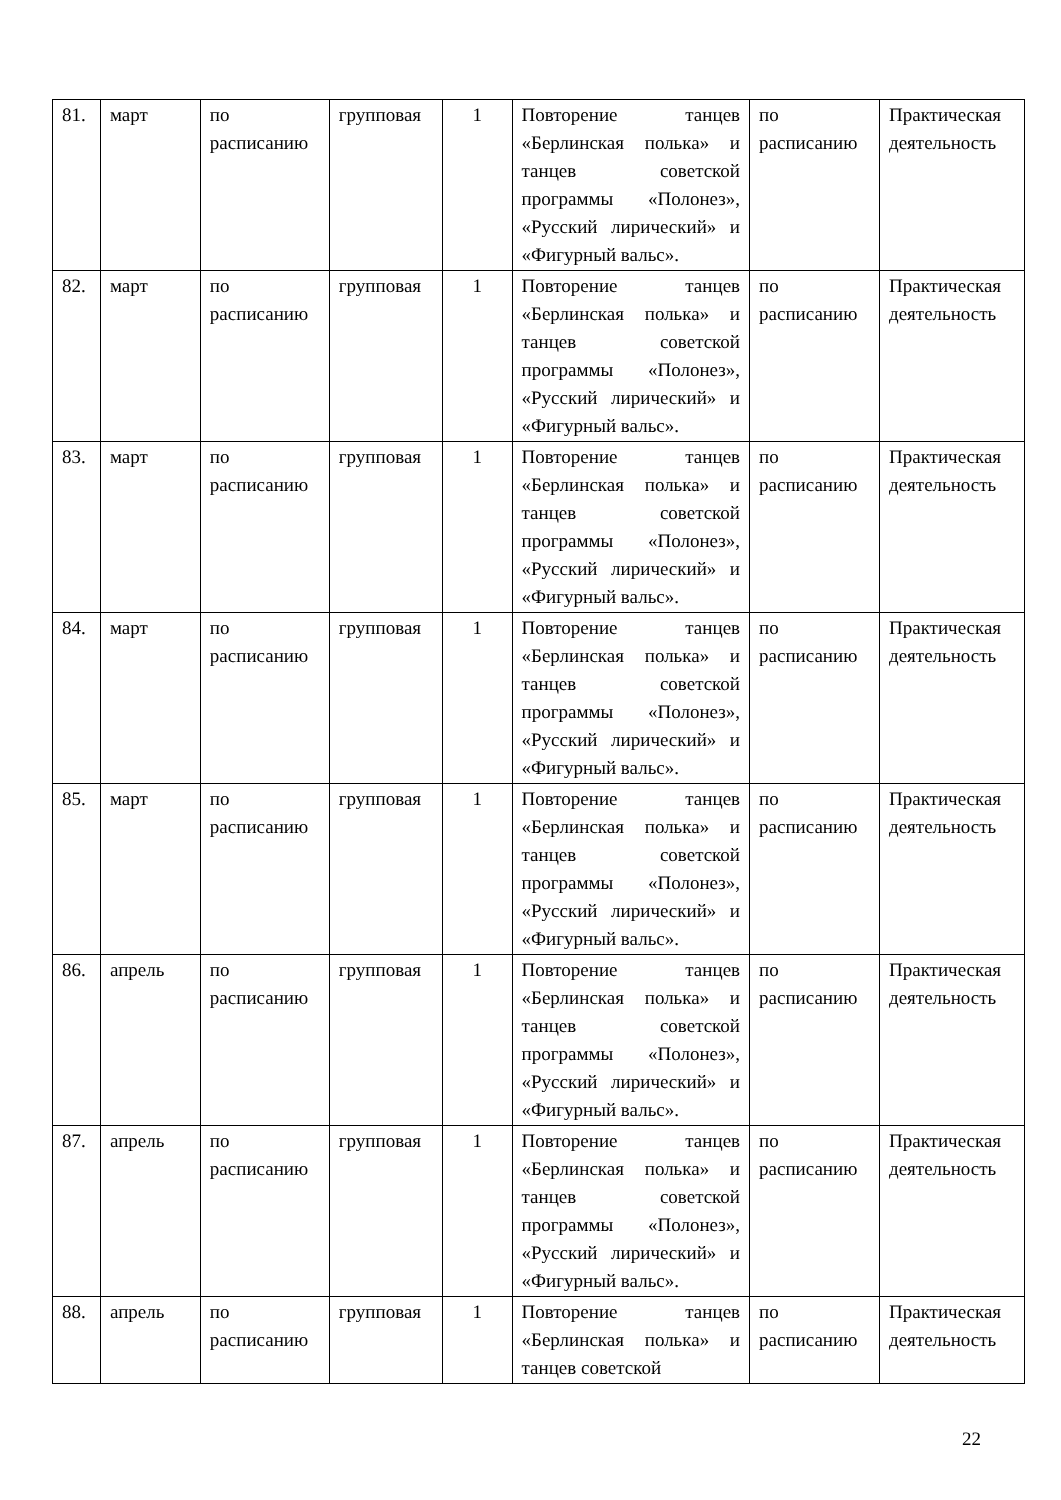| 81. | март | по расписанию | групповая | 1 | Повторение танцев «Берлинская полька» и танцев советской программы «Полонез», «Русский лирический» и «Фигурный вальс». | по расписанию | Практическая деятельность |
| 82. | март | по расписанию | групповая | 1 | Повторение танцев «Берлинская полька» и танцев советской программы «Полонез», «Русский лирический» и «Фигурный вальс». | по расписанию | Практическая деятельность |
| 83. | март | по расписанию | групповая | 1 | Повторение танцев «Берлинская полька» и танцев советской программы «Полонез», «Русский лирический» и «Фигурный вальс». | по расписанию | Практическая деятельность |
| 84. | март | по расписанию | групповая | 1 | Повторение танцев «Берлинская полька» и танцев советской программы «Полонез», «Русский лирический» и «Фигурный вальс». | по расписанию | Практическая деятельность |
| 85. | март | по расписанию | групповая | 1 | Повторение танцев «Берлинская полька» и танцев советской программы «Полонез», «Русский лирический» и «Фигурный вальс». | по расписанию | Практическая деятельность |
| 86. | апрель | по расписанию | групповая | 1 | Повторение танцев «Берлинская полька» и танцев советской программы «Полонез», «Русский лирический» и «Фигурный вальс». | по расписанию | Практическая деятельность |
| 87. | апрель | по расписанию | групповая | 1 | Повторение танцев «Берлинская полька» и танцев советской программы «Полонез», «Русский лирический» и «Фигурный вальс». | по расписанию | Практическая деятельность |
| 88. | апрель | по расписанию | групповая | 1 | Повторение танцев «Берлинская полька» и танцев советской | по расписанию | Практическая деятельность |
22